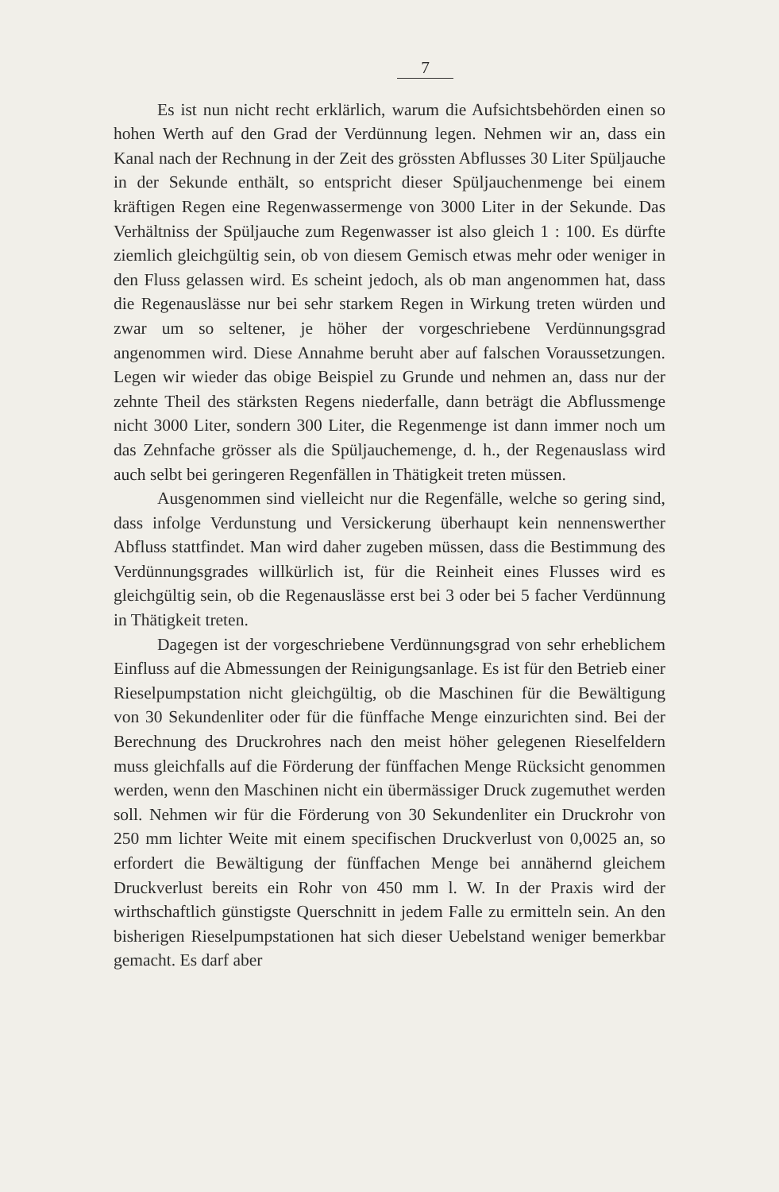7
Es ist nun nicht recht erklärlich, warum die Aufsichtsbehörden einen so hohen Werth auf den Grad der Verdünnung legen. Nehmen wir an, dass ein Kanal nach der Rechnung in der Zeit des grössten Abflusses 30 Liter Spüljauche in der Sekunde enthält, so entspricht dieser Spüljauchenmenge bei einem kräftigen Regen eine Regenwassermenge von 3000 Liter in der Sekunde. Das Verhältniss der Spüljauche zum Regenwasser ist also gleich 1 : 100. Es dürfte ziemlich gleichgültig sein, ob von diesem Gemisch etwas mehr oder weniger in den Fluss gelassen wird. Es scheint jedoch, als ob man angenommen hat, dass die Regenauslässe nur bei sehr starkem Regen in Wirkung treten würden und zwar um so seltener, je höher der vorgeschriebene Verdünnungsgrad angenommen wird. Diese Annahme beruht aber auf falschen Voraussetzungen. Legen wir wieder das obige Beispiel zu Grunde und nehmen an, dass nur der zehnte Theil des stärksten Regens niederfalle, dann beträgt die Abflussmenge nicht 3000 Liter, sondern 300 Liter, die Regenmenge ist dann immer noch um das Zehnfache grösser als die Spüljauchemenge, d. h., der Regenauslass wird auch selbt bei geringeren Regenfällen in Thätigkeit treten müssen.
Ausgenommen sind vielleicht nur die Regenfälle, welche so gering sind, dass infolge Verdunstung und Versickerung überhaupt kein nennenswerther Abfluss stattfindet. Man wird daher zugeben müssen, dass die Bestimmung des Verdünnungsgrades willkürlich ist, für die Reinheit eines Flusses wird es gleichgültig sein, ob die Regenauslässe erst bei 3 oder bei 5 facher Verdünnung in Thätigkeit treten.
Dagegen ist der vorgeschriebene Verdünnungsgrad von sehr erheblichem Einfluss auf die Abmessungen der Reinigungsanlage. Es ist für den Betrieb einer Rieselpumpstation nicht gleichgültig, ob die Maschinen für die Bewältigung von 30 Sekundenliter oder für die fünffache Menge einzurichten sind. Bei der Berechnung des Druckrohres nach den meist höher gelegenen Rieselfeldern muss gleichfalls auf die Förderung der fünffachen Menge Rücksicht genommen werden, wenn den Maschinen nicht ein übermässiger Druck zugemuthet werden soll. Nehmen wir für die Förderung von 30 Sekundenliter ein Druckrohr von 250 mm lichter Weite mit einem specifischen Druckverlust von 0,0025 an, so erfordert die Bewältigung der fünffachen Menge bei annähernd gleichem Druckverlust bereits ein Rohr von 450 mm l. W. In der Praxis wird der wirthschaftlich günstigste Querschnitt in jedem Falle zu ermitteln sein. An den bisherigen Rieselpumpstationen hat sich dieser Uebelstand weniger bemerkbar gemacht. Es darf aber